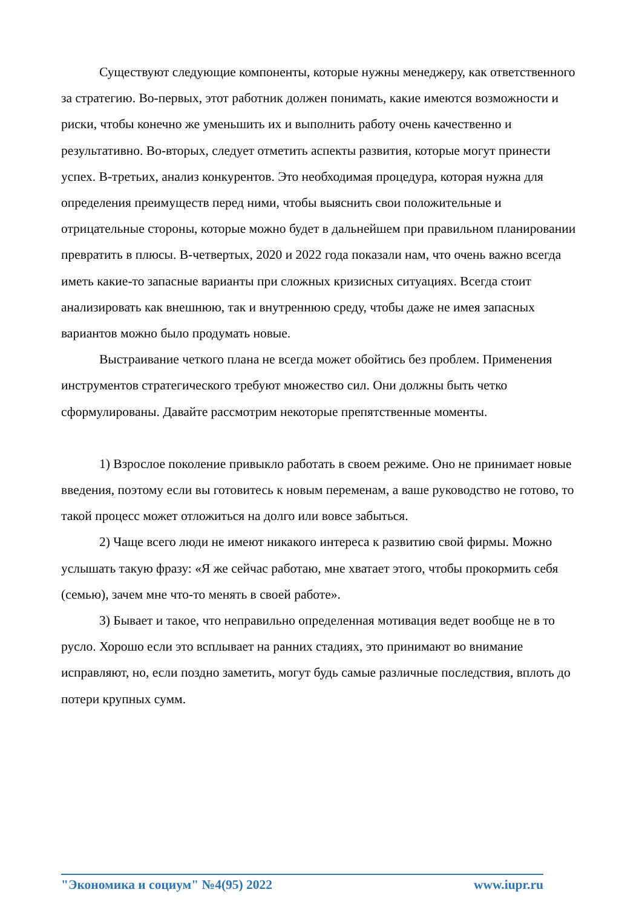Существуют следующие компоненты, которые нужны менеджеру, как ответственного за стратегию. Во-первых, этот работник должен понимать, какие имеются возможности и риски, чтобы конечно же уменьшить их и выполнить работу очень качественно и результативно. Во-вторых, следует отметить аспекты развития, которые могут принести успех. В-третьих, анализ конкурентов. Это необходимая процедура, которая нужна для определения преимуществ перед ними, чтобы выяснить свои положительные и отрицательные стороны, которые можно будет в дальнейшем при правильном планировании превратить в плюсы. В-четвертых, 2020 и 2022 года показали нам, что очень важно всегда иметь какие-то запасные варианты при сложных кризисных ситуациях. Всегда стоит анализировать как внешнюю, так и внутреннюю среду, чтобы даже не имея запасных вариантов можно было продумать новые.
Выстраивание четкого плана не всегда может обойтись без проблем. Применения инструментов стратегического требуют множество сил. Они должны быть четко сформулированы. Давайте рассмотрим некоторые препятственные моменты.
1) Взрослое поколение привыкло работать в своем режиме. Оно не принимает новые введения, поэтому если вы готовитесь к новым переменам, а ваше руководство не готово, то такой процесс может отложиться на долго или вовсе забыться.
2) Чаще всего люди не имеют никакого интереса к развитию свой фирмы. Можно услышать такую фразу: «Я же сейчас работаю, мне хватает этого, чтобы прокормить себя (семью), зачем мне что-то менять в своей работе».
3) Бывает и такое, что неправильно определенная мотивация ведет вообще не в то русло. Хорошо если это всплывает на ранних стадиях, это принимают во внимание исправляют, но, если поздно заметить, могут будь самые различные последствия, вплоть до потери крупных сумм.
"Экономика и социум" №4(95) 2022 www.iupr.ru